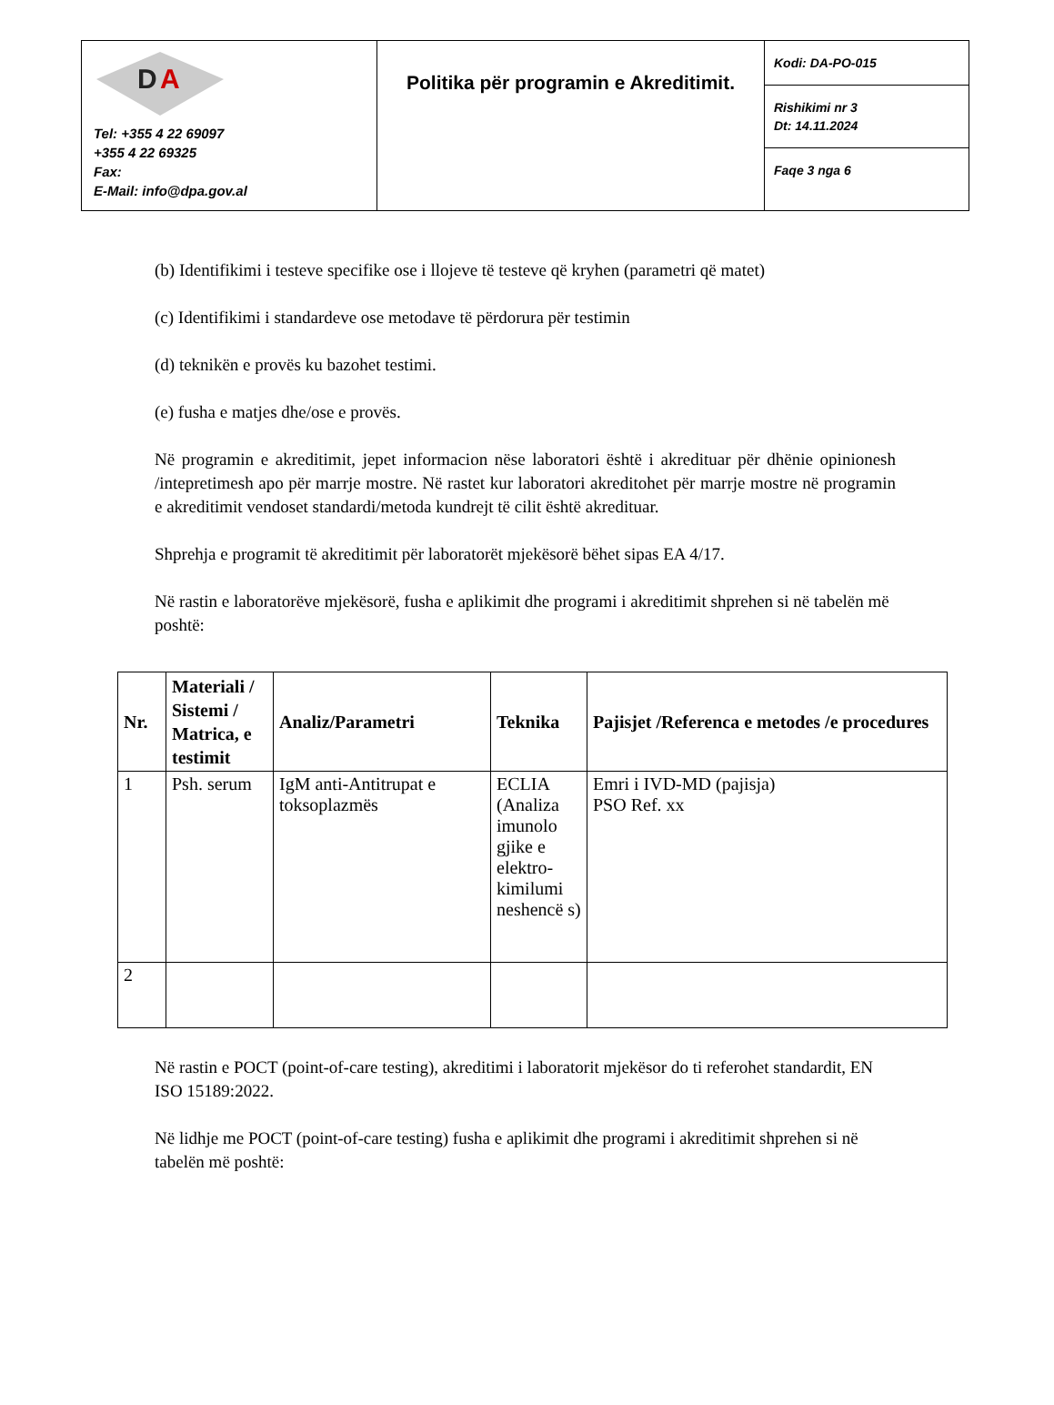| D A Tel: +355 4 22 69097 +355 4 22 69325 Fax: E-Mail: info@dpa.gov.al | Politika për programin e Akreditimit. | Kodi: DA-PO-015 |
| | | Rishikimi nr 3 Dt: 14.11.2024 |
| | | Faqe 3 nga 6 |
(b) Identifikimi i testeve specifike ose i llojeve të testeve që kryhen (parametri që matet)
(c) Identifikimi i standardeve ose metodave të përdorura për testimin
(d) teknikën e provës ku bazohet testimi.
(e) fusha e matjes dhe/ose e provës.
Në programin e akreditimit, jepet informacion nëse laboratori është i akredituar për dhënie opinionesh /intepretimesh apo për marrje mostre. Në rastet kur laboratori akreditohet për marrje mostre në programin e akreditimit vendoset standardi/metoda kundrejt të cilit është akredituar.
Shprehja e programit të akreditimit për laboratorët mjekësorë bëhet sipas EA 4/17.
Në rastin e laboratorëve mjekësorë, fusha e aplikimit dhe programi i akreditimit shprehen si në tabelën më poshtë:
| Nr. | Materiali / Sistemi / Matrica, e testimit | Analiz/Parametri | Teknika | Pajisjet /Referenca e metodes /e procedures |
| --- | --- | --- | --- | --- |
| 1 | Psh. serum | IgM anti-Antitrupat e toksoplazmës | ECLIA (Analiza imunolo gjike e elektro-kimilumi neshencë s) | Emri i IVD-MD (pajisja) PSO Ref. xx |
| 2 | | | | |
Në rastin e POCT (point-of-care testing), akreditimi i laboratorit mjekësor do ti referohet standardit, EN ISO 15189:2022.
Në lidhje me POCT (point-of-care testing) fusha e aplikimit dhe programi i akreditimit shprehen si në tabelën më poshtë: